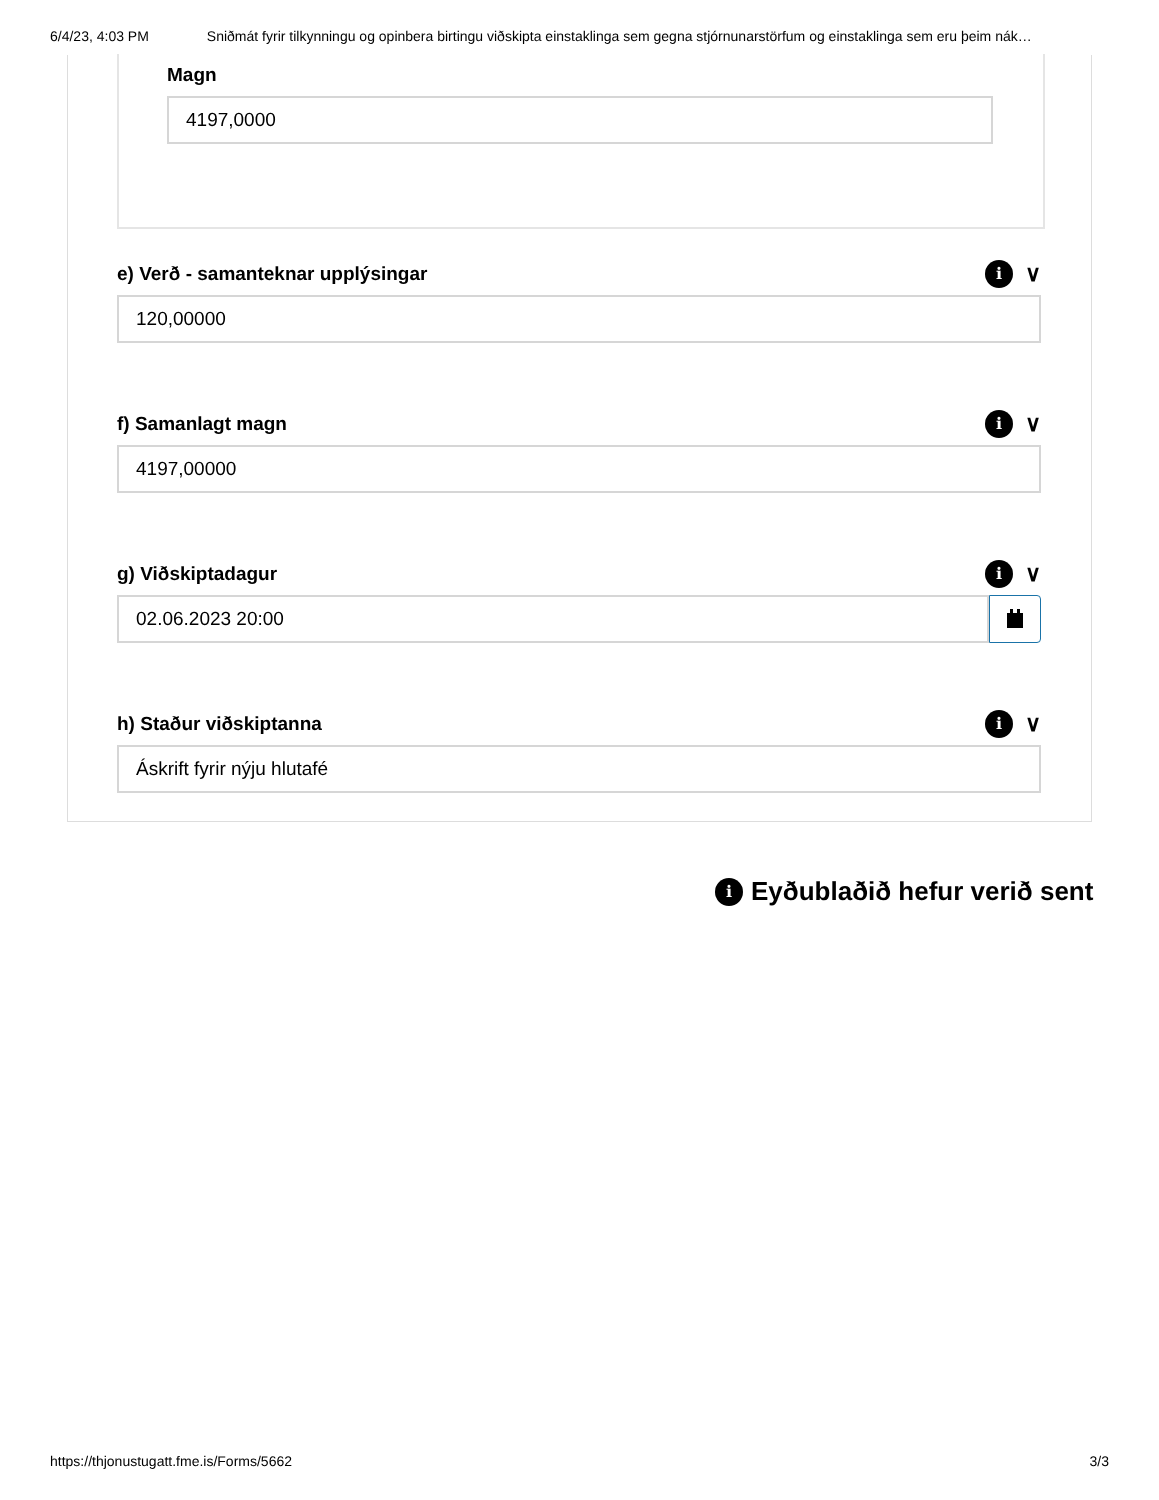6/4/23, 4:03 PM Sniðmát fyrir tilkynningu og opinbera birtingu viðskipta einstaklinga sem gegna stjórnunarstörfum og einstaklinga sem eru þeim nák…
Magn
4197,0000
e) Verð - samanteknar upplýsingar i ∨
120,00000
f) Samanlagt magn i ∨
4197,00000
g) Viðskiptadagur i ∨
02.06.2023 20:00
h) Staður viðskiptanna i ∨
Áskrift fyrir nýju hlutafé
i Eyðublaðið hefur verið sent
https://thjonustugatt.fme.is/Forms/5662 3/3